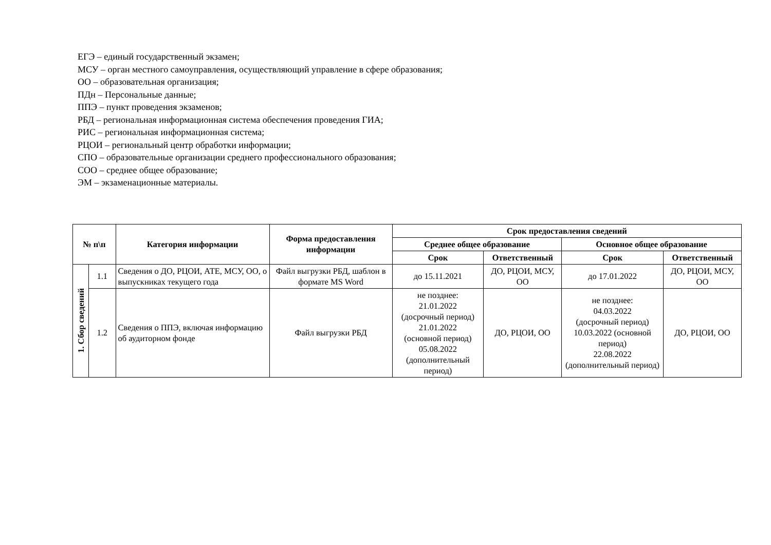ЕГЭ – единый государственный экзамен;
МСУ – орган местного самоуправления, осуществляющий управление в сфере образования;
ОО – образовательная организация;
ПДн – Персональные данные;
ППЭ – пункт проведения экзаменов;
РБД – региональная информационная система обеспечения проведения ГИА;
РИС – региональная информационная система;
РЦОИ – региональный центр обработки информации;
СПО – образовательные организации среднего профессионального образования;
СОО – среднее общее образование;
ЭМ – экзаменационные материалы.
| № п\п | | Категория информации | Форма предоставления информации | Срок предоставления сведений | | | |
| --- | --- | --- | --- | --- | --- | --- | --- |
| | | | | Среднее общее образование | | Основное общее образование | |
| | | | | Срок | Ответственный | Срок | Ответственный |
| 1. Сбор сведений | 1.1 | Сведения о ДО, РЦОИ, АТЕ, МСУ, ОО, о выпускниках текущего года | Файл выгрузки РБД, шаблон в формате MS Word | до 15.11.2021 | ДО, РЦОИ, МСУ, ОО | до 17.01.2022 | ДО, РЦОИ, МСУ, ОО |
| | 1.2 | Сведения о ППЭ, включая информацию об аудиторном фонде | Файл выгрузки РБД | не позднее: 21.01.2022 (досрочный период) 21.01.2022 (основной период) 05.08.2022 (дополнительный период) | ДО, РЦОИ, ОО | не позднее: 04.03.2022 (досрочный период) 10.03.2022 (основной период) 22.08.2022 (дополнительный период) | ДО, РЦОИ, ОО |